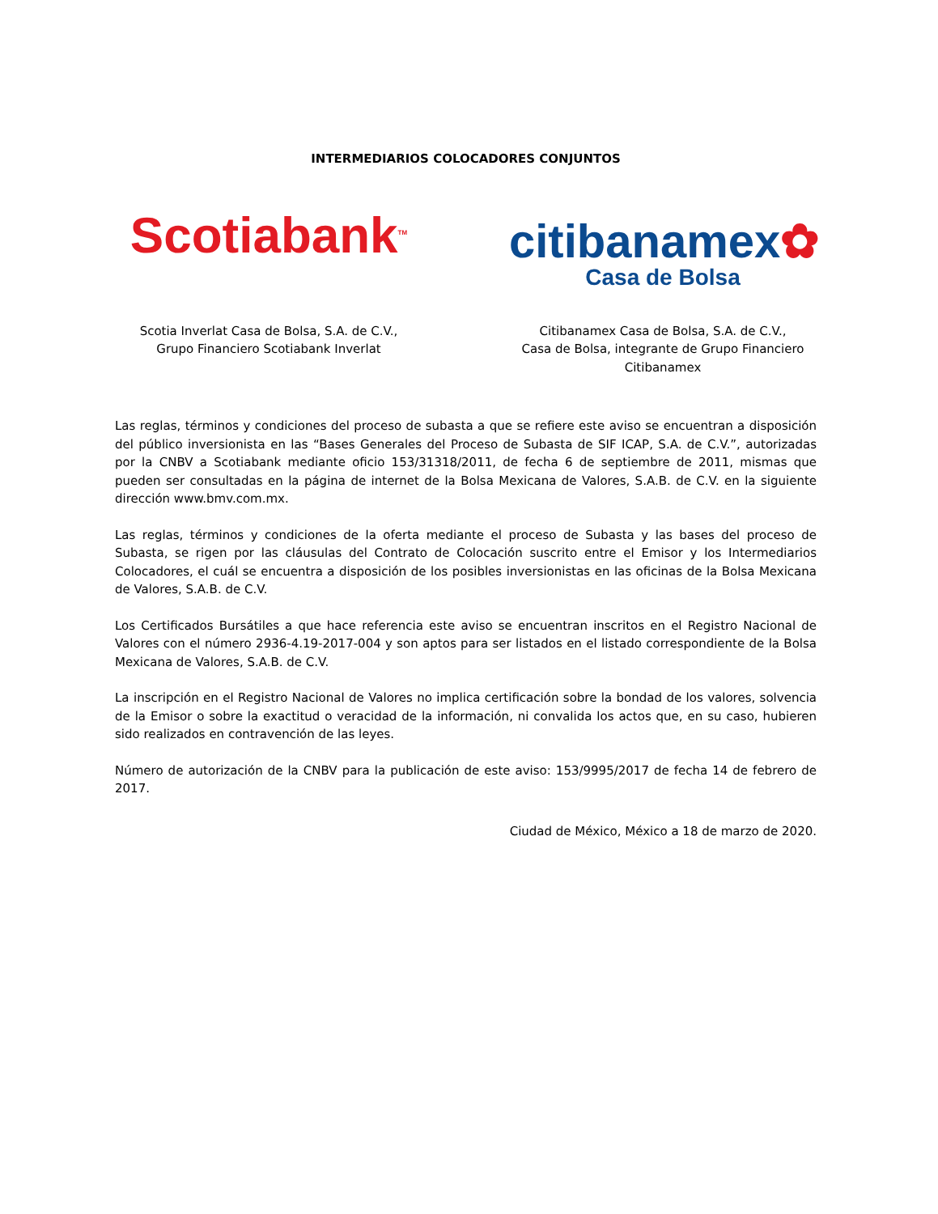INTERMEDIARIOS COLOCADORES CONJUNTOS
Scotiabank<sup>TM</sup>
Scotia Inverlat Casa de Bolsa, S.A. de C.V.,
Grupo Financiero Scotiabank Inverlat
citibanamex✿
Casa de Bolsa
Citibanamex Casa de Bolsa, S.A. de C.V.,
Casa de Bolsa, integrante de Grupo Financiero Citibanamex
Las reglas, términos y condiciones del proceso de subasta a que se refiere este aviso se encuentran a disposición del público inversionista en las “Bases Generales del Proceso de Subasta de SIF ICAP, S.A. de C.V.”, autorizadas por la CNBV a Scotiabank mediante oficio 153/31318/2011, de fecha 6 de septiembre de 2011, mismas que pueden ser consultadas en la página de internet de la Bolsa Mexicana de Valores, S.A.B. de C.V. en la siguiente dirección www.bmv.com.mx.
Las reglas, términos y condiciones de la oferta mediante el proceso de Subasta y las bases del proceso de Subasta, se rigen por las cláusulas del Contrato de Colocación suscrito entre el Emisor y los Intermediarios Colocadores, el cuál se encuentra a disposición de los posibles inversionistas en las oficinas de la Bolsa Mexicana de Valores, S.A.B. de C.V.
Los Certificados Bursátiles a que hace referencia este aviso se encuentran inscritos en el Registro Nacional de Valores con el número 2936-4.19-2017-004 y son aptos para ser listados en el listado correspondiente de la Bolsa Mexicana de Valores, S.A.B. de C.V.
La inscripción en el Registro Nacional de Valores no implica certificación sobre la bondad de los valores, solvencia de la Emisor o sobre la exactitud o veracidad de la información, ni convalida los actos que, en su caso, hubieren sido realizados en contravención de las leyes.
Número de autorización de la CNBV para la publicación de este aviso: 153/9995/2017 de fecha 14 de febrero de 2017.
Ciudad de México, México a 18 de marzo de 2020.